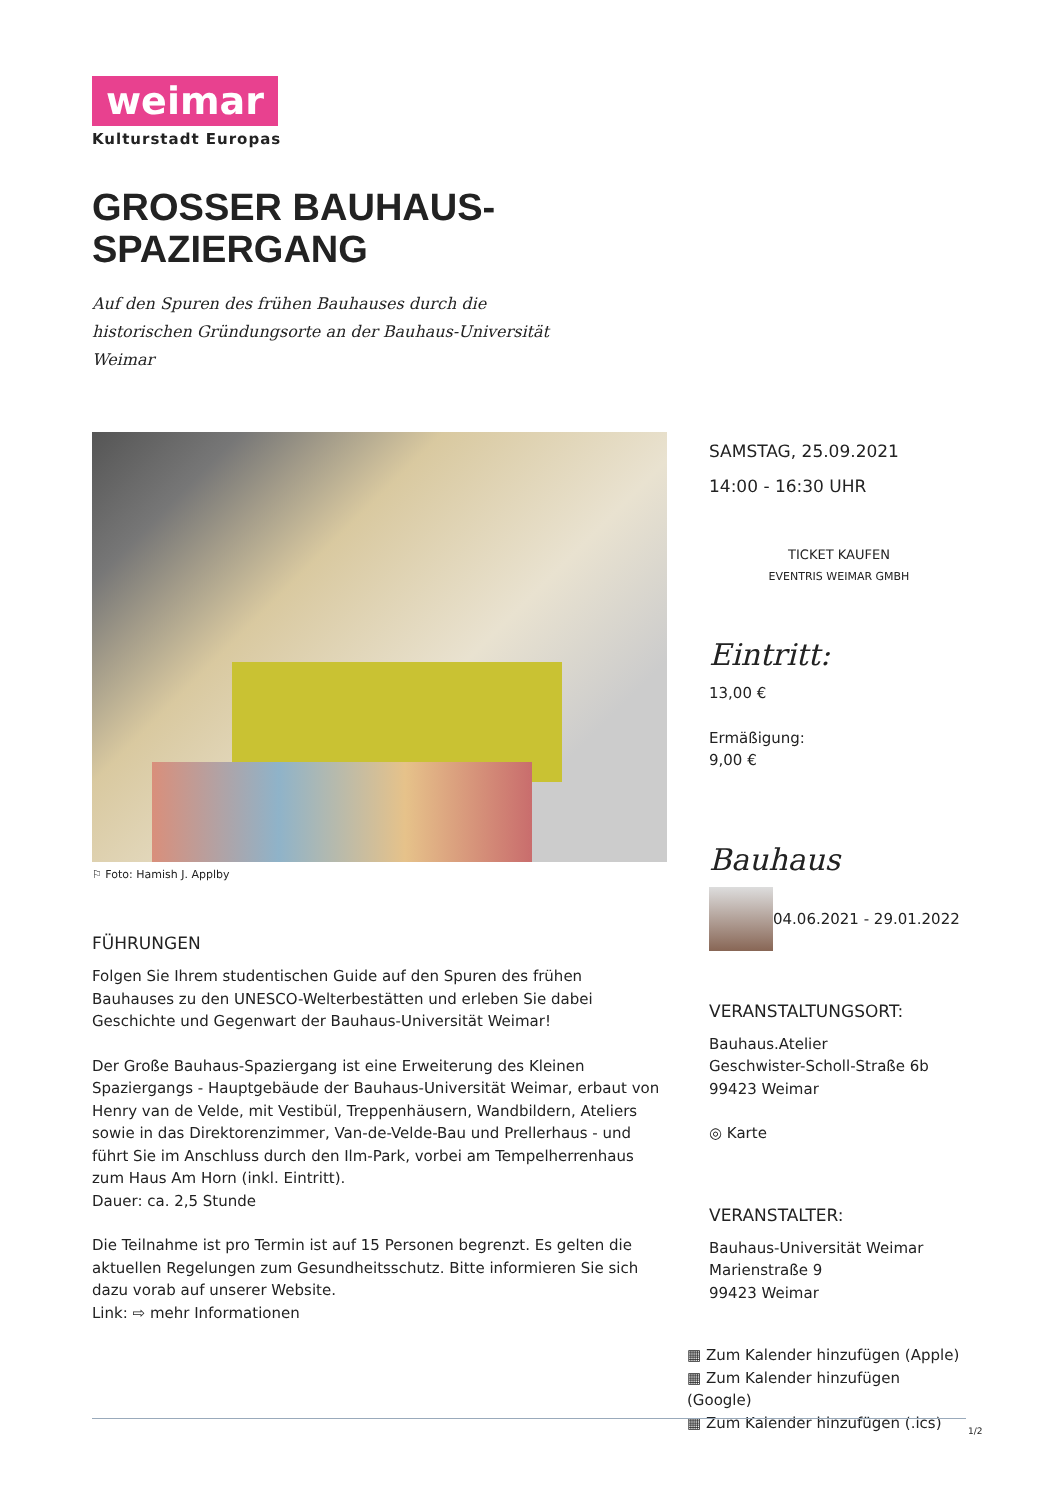weimar
Kulturstadt Europas
GROSSER BAUHAUS-
SPAZIERGANG
Auf den Spuren des frühen Bauhauses durch die historischen Gründungsorte an der Bauhaus-Universität Weimar
⚐ Foto: Hamish J. Applby
FÜHRUNGEN
Folgen Sie Ihrem studentischen Guide auf den Spuren des frühen Bauhauses zu den UNESCO-Welterbestätten und erleben Sie dabei Geschichte und Gegenwart der Bauhaus-Universität Weimar!
Der Große Bauhaus-Spaziergang ist eine Erweiterung des Kleinen Spaziergangs - Hauptgebäude der Bauhaus-Universität Weimar, erbaut von Henry van de Velde, mit Vestibül, Treppenhäusern, Wandbildern, Ateliers sowie in das Direktorenzimmer, Van-de-Velde-Bau und Prellerhaus - und führt Sie im Anschluss durch den Ilm-Park, vorbei am Tempelherrenhaus zum Haus Am Horn (inkl. Eintritt).
Dauer: ca. 2,5 Stunde
Die Teilnahme ist pro Termin ist auf 15 Personen begrenzt. Es gelten die aktuellen Regelungen zum Gesundheitsschutz. Bitte informieren Sie sich dazu vorab auf unserer Website.
Link: ⇨ mehr Informationen
SAMSTAG, 25.09.2021
14:00 - 16:30 UHR
TICKET KAUFEN
EVENTRIS WEIMAR GMBH
Eintritt:
13,00 €
Ermäßigung:
9,00 €
Bauhaus
04.06.2021 - 29.01.2022
VERANSTALTUNGSORT:
Bauhaus.Atelier
Geschwister-Scholl-Straße 6b
99423 Weimar
◎ Karte
VERANSTALTER:
Bauhaus-Universität Weimar
Marienstraße 9
99423 Weimar
▦ Zum Kalender hinzufügen (Apple)
▦ Zum Kalender hinzufügen (Google)
▦ Zum Kalender hinzufügen (.ics)
1/2